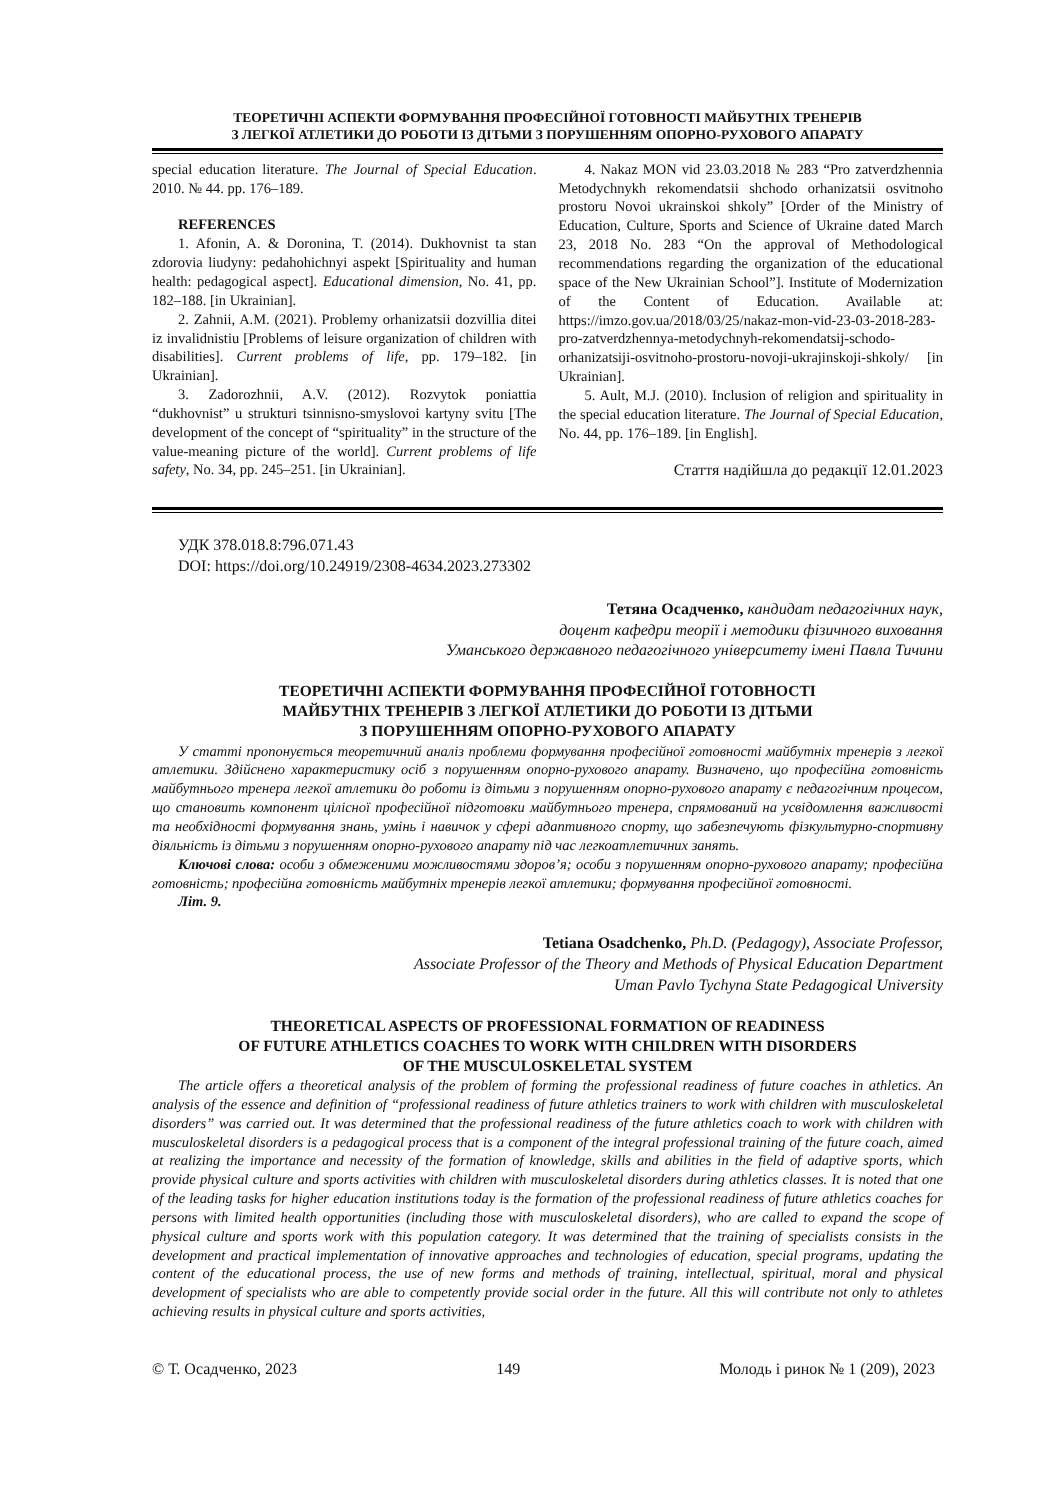ТЕОРЕТИЧНІ АСПЕКТИ ФОРМУВАННЯ ПРОФЕСІЙНОЇ ГОТОВНОСТІ МАЙБУТНІХ ТРЕНЕРІВ
З ЛЕГКОЇ АТЛЕТИКИ ДО РОБОТИ ІЗ ДІТЬМИ З ПОРУШЕННЯМ ОПОРНО-РУХОВОГО АПАРАТУ
special education literature. The Journal of Special Education. 2010. № 44. pp. 176–189.
REFERENCES
1. Afonin, A. & Doronina, T. (2014). Dukhovnist ta stan zdorovia liudyny: pedahohichnyi aspekt [Spirituality and human health: pedagogical aspect]. Educational dimension, No. 41, pp. 182–188. [in Ukrainian].
2. Zahnii, A.M. (2021). Problemy orhanizatsii dozvillia ditei iz invalidnistiu [Problems of leisure organization of children with disabilities]. Current problems of life, pp. 179–182. [in Ukrainian].
3. Zadorozhnii, A.V. (2012). Rozvytok poniattia “dukhovnist” u strukturi tsinnisno-smyslovoi kartyny svitu [The development of the concept of “spirituality” in the structure of the value-meaning picture of the world]. Current problems of life safety, No. 34, pp. 245–251. [in Ukrainian].
4. Nakaz MON vid 23.03.2018 № 283 “Pro zatverdzhennia Metodychnykh rekomendatsii shchodo orhanizatsii osvitnoho prostoru Novoi ukrainskoi shkoly” [Order of the Ministry of Education, Culture, Sports and Science of Ukraine dated March 23, 2018 No. 283 “On the approval of Methodological recommendations regarding the organization of the educational space of the New Ukrainian School”]. Institute of Modernization of the Content of Education. Available at: https://imzo.gov.ua/2018/03/25/nakaz-mon-vid-23-03-2018-283-pro-zatverdzhennya-metodychnyh-rekomendatsij-schodo-orhanizatsiji-osvitnoho-prostoru-novoji-ukrajinskoji-shkoly/ [in Ukrainian].
5. Ault, M.J. (2010). Inclusion of religion and spirituality in the special education literature. The Journal of Special Education, No. 44, pp. 176–189. [in English].
Стаття надійшла до редакції 12.01.2023
УДК 378.018.8:796.071.43
DOI: https://doi.org/10.24919/2308-4634.2023.273302
Тетяна Осадченко, кандидат педагогічних наук,
доцент кафедри теорії і методики фізичного виховання
Уманського державного педагогічного університету імені Павла Тичини
ТЕОРЕТИЧНІ АСПЕКТИ ФОРМУВАННЯ ПРОФЕСІЙНОЇ ГОТОВНОСТІ
МАЙБУТНІХ ТРЕНЕРІВ З ЛЕГКОЇ АТЛЕТИКИ ДО РОБОТИ ІЗ ДІТЬМИ
З ПОРУШЕННЯМ ОПОРНО-РУХОВОГО АПАРАТУ
У статті пропонується теоретичний аналіз проблеми формування професійної готовності майбутніх тренерів з легкої атлетики. Здійснено характеристику осіб з порушенням опорно-рухового апарату. Визначено, що професійна готовність майбутнього тренера легкої атлетики до роботи із дітьми з порушенням опорно-рухового апарату є педагогічним процесом, що становить компонент цілісної професійної підготовки майбутнього тренера, спрямований на усвідомлення важливості та необхідності формування знань, умінь і навичок у сфері адаптивного спорту, що забезпечують фізкультурно-спортивну діяльність із дітьми з порушенням опорно-рухового апарату під час легкоатлетичних занять.
Ключові слова: особи з обмеженими можливостями здоров’я; особи з порушенням опорно-рухового апарату; професійна готовність; професійна готовність майбутніх тренерів легкої атлетики; формування професійної готовності.
Літ. 9.
Tetiana Osadchenko, Ph.D. (Pedagogy), Associate Professor,
Associate Professor of the Theory and Methods of Physical Education Department
Uman Pavlo Tychyna State Pedagogical University
THEORETICAL ASPECTS OF PROFESSIONAL FORMATION OF READINESS
OF FUTURE ATHLETICS COACHES TO WORK WITH CHILDREN WITH DISORDERS
OF THE MUSCULOSKELETAL SYSTEM
The article offers a theoretical analysis of the problem of forming the professional readiness of future coaches in athletics. An analysis of the essence and definition of “professional readiness of future athletics trainers to work with children with musculoskeletal disorders” was carried out. It was determined that the professional readiness of the future athletics coach to work with children with musculoskeletal disorders is a pedagogical process that is a component of the integral professional training of the future coach, aimed at realizing the importance and necessity of the formation of knowledge, skills and abilities in the field of adaptive sports, which provide physical culture and sports activities with children with musculoskeletal disorders during athletics classes. It is noted that one of the leading tasks for higher education institutions today is the formation of the professional readiness of future athletics coaches for persons with limited health opportunities (including those with musculoskeletal disorders), who are called to expand the scope of physical culture and sports work with this population category. It was determined that the training of specialists consists in the development and practical implementation of innovative approaches and technologies of education, special programs, updating the content of the educational process, the use of new forms and methods of training, intellectual, spiritual, moral and physical development of specialists who are able to competently provide social order in the future. All this will contribute not only to athletes achieving results in physical culture and sports activities,
© Т. Осадченко, 2023 149 Молодь і ринок № 1 (209), 2023